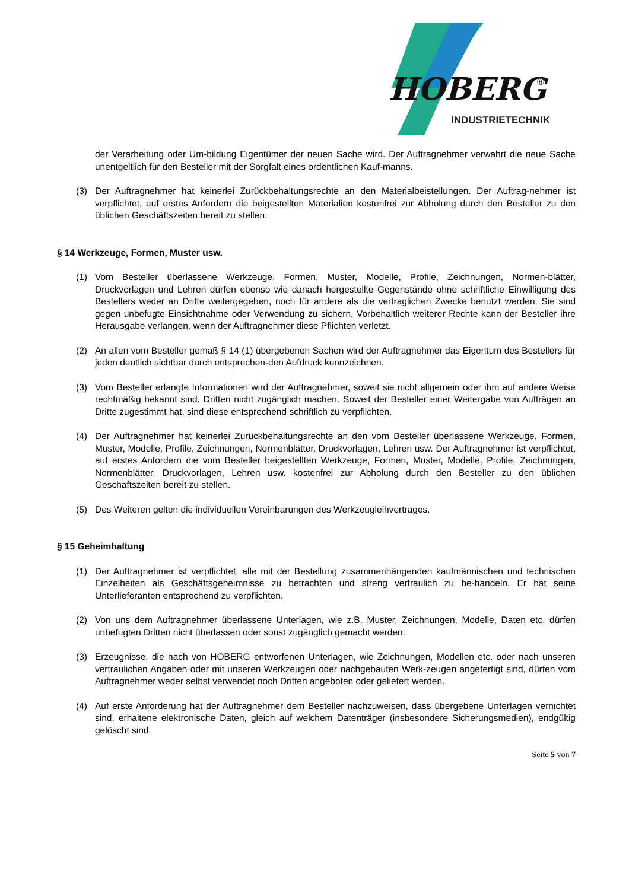HOBERG
®
INDUSTRIETECHNIK
der Verarbeitung oder Um-bildung Eigentümer der neuen Sache wird. Der Auftragnehmer verwahrt die neue Sache unentgeltlich für den Besteller mit der Sorgfalt eines ordentlichen Kauf-manns.
(3) Der Auftragnehmer hat keinerlei Zurückbehaltungsrechte an den Materialbeistellungen. Der Auftrag-nehmer ist verpflichtet, auf erstes Anfordern die beigestellten Materialien kostenfrei zur Abholung durch den Besteller zu den üblichen Geschäftszeiten bereit zu stellen.
§ 14 Werkzeuge, Formen, Muster usw.
(1) Vom Besteller überlassene Werkzeuge, Formen, Muster, Modelle, Profile, Zeichnungen, Normen-blätter, Druckvorlagen und Lehren dürfen ebenso wie danach hergestellte Gegenstände ohne schriftliche Einwilligung des Bestellers weder an Dritte weitergegeben, noch für andere als die vertraglichen Zwecke benutzt werden. Sie sind gegen unbefugte Einsichtnahme oder Verwendung zu sichern. Vorbehaltlich weiterer Rechte kann der Besteller ihre Herausgabe verlangen, wenn der Auftragnehmer diese Pflichten verletzt.
(2) An allen vom Besteller gemäß § 14 (1) übergebenen Sachen wird der Auftragnehmer das Eigentum des Bestellers für jeden deutlich sichtbar durch entsprechen-den Aufdruck kennzeichnen.
(3) Vom Besteller erlangte Informationen wird der Auftragnehmer, soweit sie nicht allgemein oder ihm auf andere Weise rechtmäßig bekannt sind, Dritten nicht zugänglich machen. Soweit der Besteller einer Weitergabe von Aufträgen an Dritte zugestimmt hat, sind diese entsprechend schriftlich zu verpflichten.
(4) Der Auftragnehmer hat keinerlei Zurückbehaltungsrechte an den vom Besteller überlassene Werkzeuge, Formen, Muster, Modelle, Profile, Zeichnungen, Normenblätter, Druckvorlagen, Lehren usw. Der Auftragnehmer ist verpflichtet, auf erstes Anfordern die vom Besteller beigestellten Werkzeuge, Formen, Muster, Modelle, Profile, Zeichnungen, Normenblätter, Druckvorlagen, Lehren usw. kostenfrei zur Abholung durch den Besteller zu den üblichen Geschäftszeiten bereit zu stellen.
(5) Des Weiteren gelten die individuellen Vereinbarungen des Werkzeugleihvertrages.
§ 15 Geheimhaltung
(1) Der Auftragnehmer ist verpflichtet, alle mit der Bestellung zusammenhängenden kaufmännischen und technischen Einzelheiten als Geschäftsgeheimnisse zu betrachten und streng vertraulich zu be-handeln. Er hat seine Unterlieferanten entsprechend zu verpflichten.
(2) Von uns dem Auftragnehmer überlassene Unterlagen, wie z.B. Muster, Zeichnungen, Modelle, Daten etc. dürfen unbefugten Dritten nicht überlassen oder sonst zugänglich gemacht werden.
(3) Erzeugnisse, die nach von HOBERG entworfenen Unterlagen, wie Zeichnungen, Modellen etc. oder nach unseren vertraulichen Angaben oder mit unseren Werkzeugen oder nachgebauten Werk-zeugen angefertigt sind, dürfen vom Auftragnehmer weder selbst verwendet noch Dritten angeboten oder geliefert werden.
(4) Auf erste Anforderung hat der Auftragnehmer dem Besteller nachzuweisen, dass übergebene Unterlagen vernichtet sind, erhaltene elektronische Daten, gleich auf welchem Datenträger (insbesondere Sicherungsmedien), endgültig gelöscht sind.
Seite 5 von 7